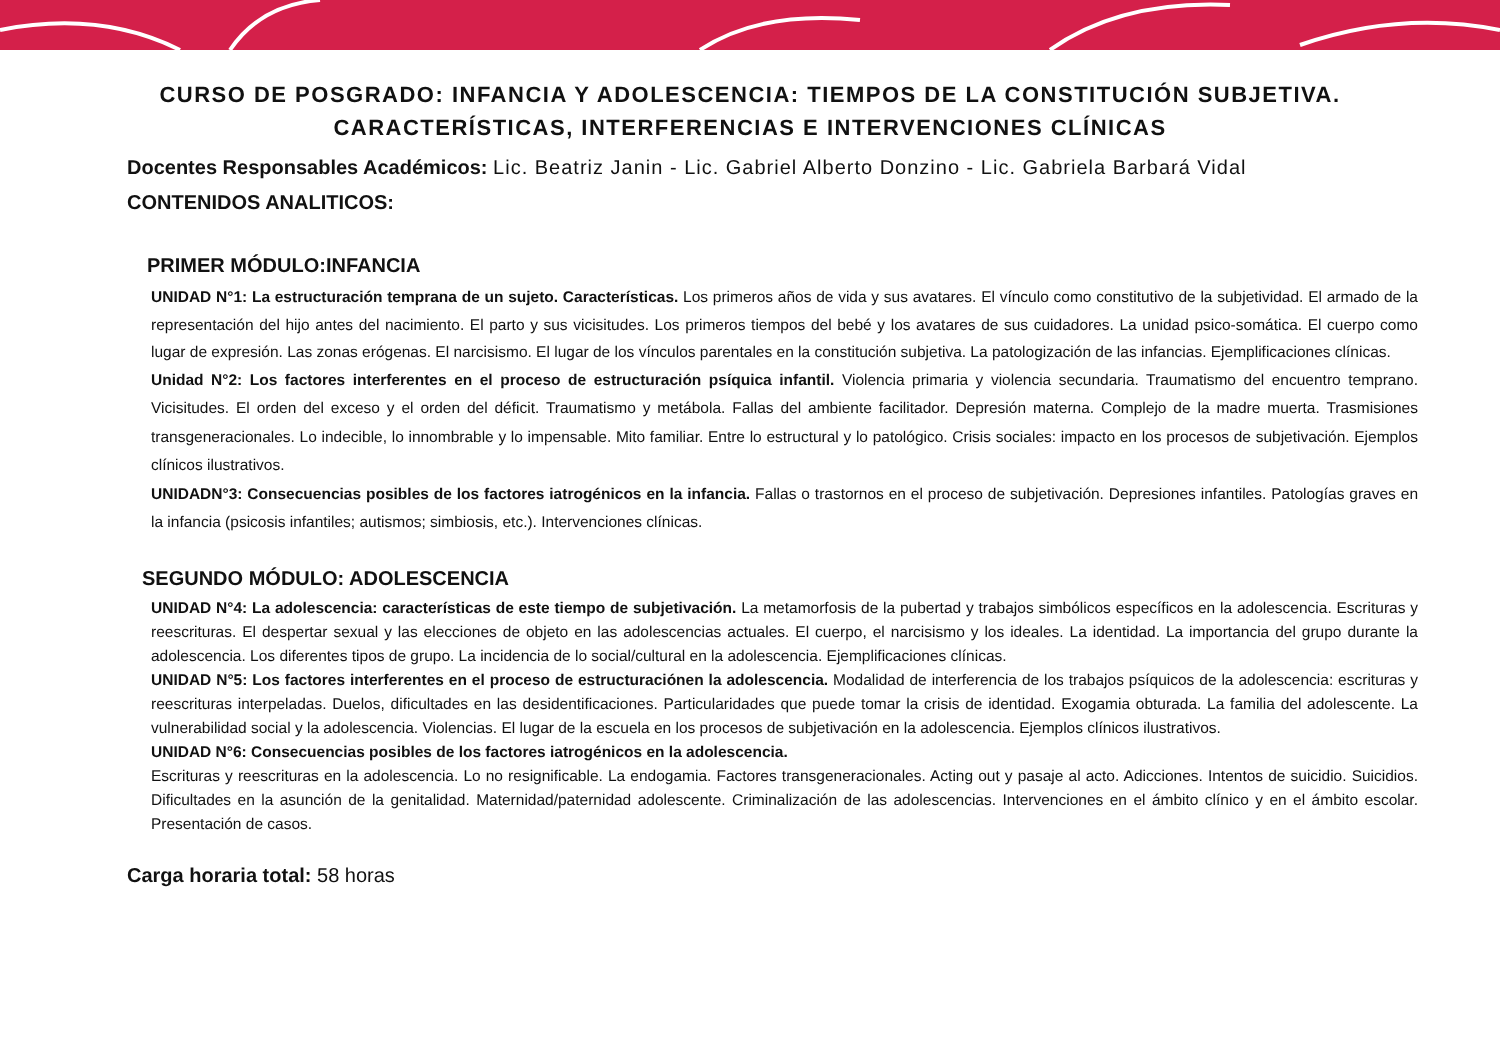CURSO DE POSGRADO: INFANCIA Y ADOLESCENCIA: TIEMPOS DE LA CONSTITUCIÓN SUBJETIVA.
CARACTERÍSTICAS, INTERFERENCIAS E INTERVENCIONES CLÍNICAS
Docentes Responsables Académicos: Lic. Beatriz Janin - Lic. Gabriel Alberto Donzino - Lic. Gabriela Barbará Vidal
CONTENIDOS ANALITICOS:
PRIMER MÓDULO:INFANCIA
UNIDAD N°1: La estructuración temprana de un sujeto. Características. Los primeros años de vida y sus avatares. El vínculo como constitutivo de la subjetividad. El armado de la representación del hijo antes del nacimiento. El parto y sus vicisitudes. Los primeros tiempos del bebé y los avatares de sus cuidadores. La unidad psico-somática. El cuerpo como lugar de expresión. Las zonas erógenas. El narcisismo. El lugar de los vínculos parentales en la constitución subjetiva. La patologización de las infancias. Ejemplificaciones clínicas.
Unidad N°2: Los factores interferentes en el proceso de estructuración psíquica infantil. Violencia primaria y violencia secundaria. Traumatismo del encuentro temprano. Vicisitudes. El orden del exceso y el orden del déficit. Traumatismo y metábola. Fallas del ambiente facilitador. Depresión materna. Complejo de la madre muerta. Trasmisiones transgeneracionales. Lo indecible, lo innombrable y lo impensable. Mito familiar. Entre lo estructural y lo patológico. Crisis sociales: impacto en los procesos de subjetivación. Ejemplos clínicos ilustrativos.
UNIDADN°3: Consecuencias posibles de los factores iatrogénicos en la infancia. Fallas o trastornos en el proceso de subjetivación. Depresiones infantiles. Patologías graves en la infancia (psicosis infantiles; autismos; simbiosis, etc.). Intervenciones clínicas.
SEGUNDO MÓDULO: ADOLESCENCIA
UNIDAD N°4: La adolescencia: características de este tiempo de subjetivación. La metamorfosis de la pubertad y trabajos simbólicos específicos en la adolescencia. Escrituras y reescrituras. El despertar sexual y las elecciones de objeto en las adolescencias actuales. El cuerpo, el narcisismo y los ideales. La identidad. La importancia del grupo durante la adolescencia. Los diferentes tipos de grupo. La incidencia de lo social/cultural en la adolescencia. Ejemplificaciones clínicas.
UNIDAD N°5: Los factores interferentes en el proceso de estructuraciónen la adolescencia. Modalidad de interferencia de los trabajos psíquicos de la adolescencia: escrituras y reescrituras interpeladas. Duelos, dificultades en las desidentificaciones. Particularidades que puede tomar la crisis de identidad. Exogamia obturada. La familia del adolescente. La vulnerabilidad social y la adolescencia. Violencias. El lugar de la escuela en los procesos de subjetivación en la adolescencia. Ejemplos clínicos ilustrativos.
UNIDAD N°6: Consecuencias posibles de los factores iatrogénicos en la adolescencia.
Escrituras y reescrituras en la adolescencia. Lo no resignificable. La endogamia. Factores transgeneracionales. Acting out y pasaje al acto. Adicciones. Intentos de suicidio. Suicidios. Dificultades en la asunción de la genitalidad. Maternidad/paternidad adolescente. Criminalización de las adolescencias. Intervenciones en el ámbito clínico y en el ámbito escolar. Presentación de casos.
Carga horaria total: 58 horas